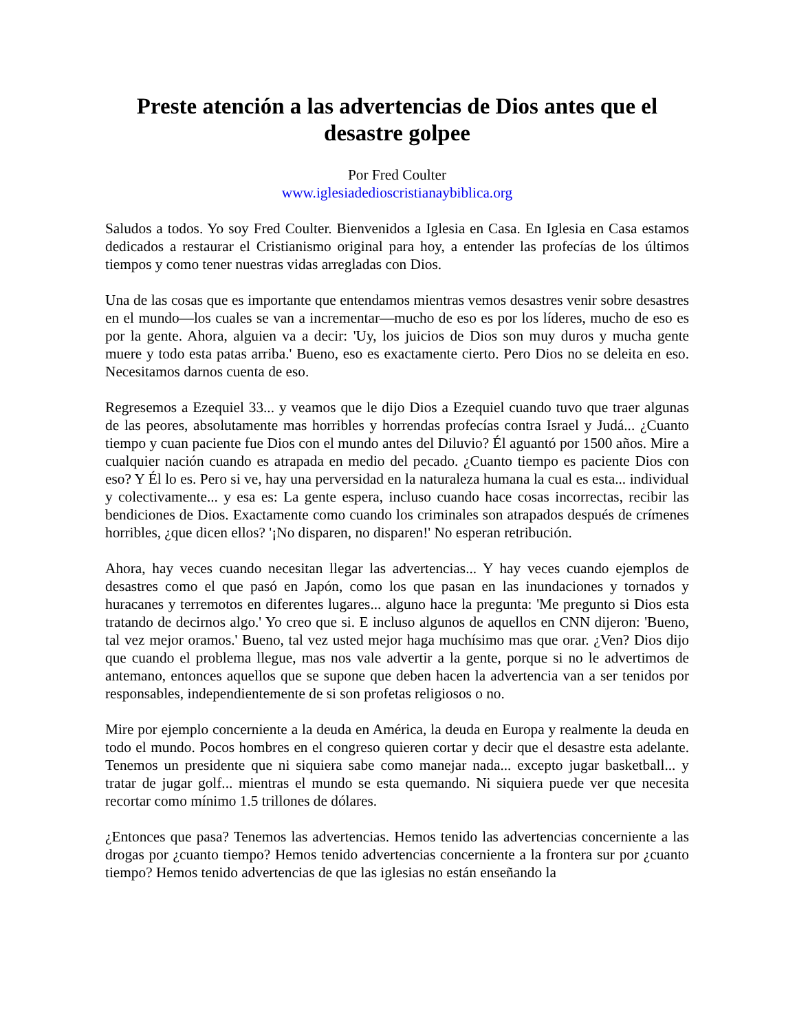Preste atención a las advertencias de Dios antes que el desastre golpee
Por Fred Coulter
www.iglesiadedioscristianaybiblica.org
Saludos a todos. Yo soy Fred Coulter. Bienvenidos a Iglesia en Casa. En Iglesia en Casa estamos dedicados a restaurar el Cristianismo original para hoy, a entender las profecías de los últimos tiempos y como tener nuestras vidas arregladas con Dios.
Una de las cosas que es importante que entendamos mientras vemos desastres venir sobre desastres en el mundo—los cuales se van a incrementar—mucho de eso es por los líderes, mucho de eso es por la gente. Ahora, alguien va a decir: 'Uy, los juicios de Dios son muy duros y mucha gente muere y todo esta patas arriba.' Bueno, eso es exactamente cierto. Pero Dios no se deleita en eso. Necesitamos darnos cuenta de eso.
Regresemos a Ezequiel 33... y veamos que le dijo Dios a Ezequiel cuando tuvo que traer algunas de las peores, absolutamente mas horribles y horrendas profecías contra Israel y Judá... ¿Cuanto tiempo y cuan paciente fue Dios con el mundo antes del Diluvio? Él aguantó por 1500 años. Mire a cualquier nación cuando es atrapada en medio del pecado. ¿Cuanto tiempo es paciente Dios con eso? Y Él lo es. Pero si ve, hay una perversidad en la naturaleza humana la cual es esta... individual y colectivamente... y esa es: La gente espera, incluso cuando hace cosas incorrectas, recibir las bendiciones de Dios. Exactamente como cuando los criminales son atrapados después de crímenes horribles, ¿que dicen ellos? '¡No disparen, no disparen!' No esperan retribución.
Ahora, hay veces cuando necesitan llegar las advertencias... Y hay veces cuando ejemplos de desastres como el que pasó en Japón, como los que pasan en las inundaciones y tornados y huracanes y terremotos en diferentes lugares... alguno hace la pregunta: 'Me pregunto si Dios esta tratando de decirnos algo.' Yo creo que si. E incluso algunos de aquellos en CNN dijeron: 'Bueno, tal vez mejor oramos.' Bueno, tal vez usted mejor haga muchísimo mas que orar. ¿Ven? Dios dijo que cuando el problema llegue, mas nos vale advertir a la gente, porque si no le advertimos de antemano, entonces aquellos que se supone que deben hacen la advertencia van a ser tenidos por responsables, independientemente de si son profetas religiosos o no.
Mire por ejemplo concerniente a la deuda en América, la deuda en Europa y realmente la deuda en todo el mundo. Pocos hombres en el congreso quieren cortar y decir que el desastre esta adelante. Tenemos un presidente que ni siquiera sabe como manejar nada... excepto jugar basketball... y tratar de jugar golf... mientras el mundo se esta quemando. Ni siquiera puede ver que necesita recortar como mínimo 1.5 trillones de dólares.
¿Entonces que pasa? Tenemos las advertencias. Hemos tenido las advertencias concerniente a las drogas por ¿cuanto tiempo? Hemos tenido advertencias concerniente a la frontera sur por ¿cuanto tiempo? Hemos tenido advertencias de que las iglesias no están enseñando la